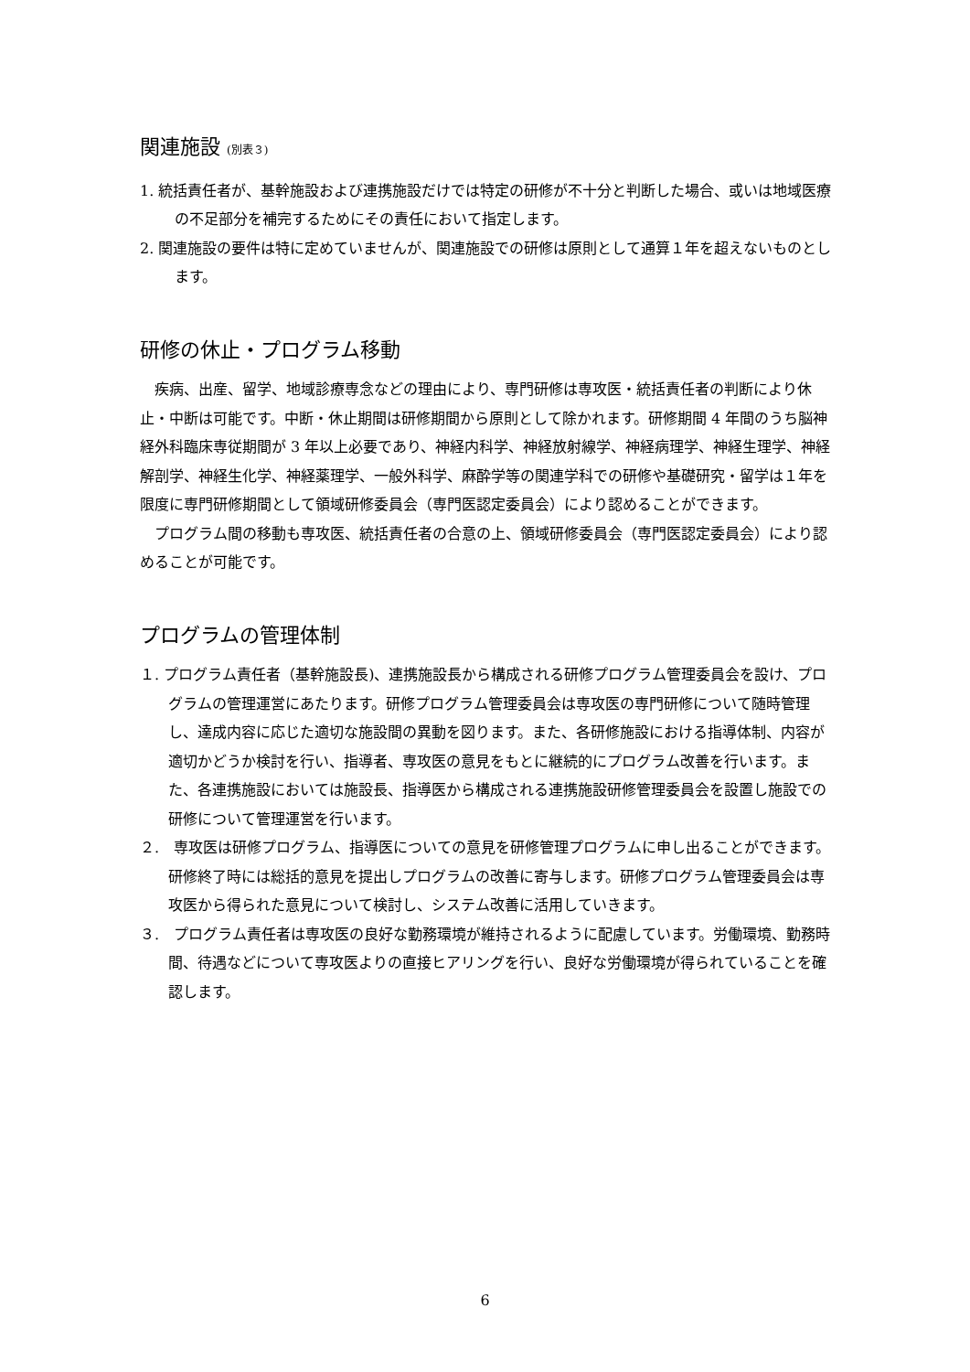関連施設 (別表３)
1. 統括責任者が、基幹施設および連携施設だけでは特定の研修が不十分と判断した場合、或いは地域医療の不足部分を補完するためにその責任において指定します。
2. 関連施設の要件は特に定めていませんが、関連施設での研修は原則として通算１年を超えないものとします。
研修の休止・プログラム移動
　疾病、出産、留学、地域診療専念などの理由により、専門研修は専攻医・統括責任者の判断により休止・中断は可能です。中断・休止期間は研修期間から原則として除かれます。研修期間 4 年間のうち脳神経外科臨床専従期間が 3 年以上必要であり、神経内科学、神経放射線学、神経病理学、神経生理学、神経解剖学、神経生化学、神経薬理学、一般外科学、麻酔学等の関連学科での研修や基礎研究・留学は１年を限度に専門研修期間として領域研修委員会（専門医認定委員会）により認めることができます。
　プログラム間の移動も専攻医、統括責任者の合意の上、領域研修委員会（専門医認定委員会）により認めることが可能です。
プログラムの管理体制
１. プログラム責任者（基幹施設長)、連携施設長から構成される研修プログラム管理委員会を設け、プログラムの管理運営にあたります。研修プログラム管理委員会は専攻医の専門研修について随時管理し、達成内容に応じた適切な施設間の異動を図ります。また、各研修施設における指導体制、内容が適切かどうか検討を行い、指導者、専攻医の意見をもとに継続的にプログラム改善を行います。また、各連携施設においては施設長、指導医から構成される連携施設研修管理委員会を設置し施設での研修について管理運営を行います。
２.　専攻医は研修プログラム、指導医についての意見を研修管理プログラムに申し出ることができます。研修終了時には総括的意見を提出しプログラムの改善に寄与します。研修プログラム管理委員会は専攻医から得られた意見について検討し、システム改善に活用していきます。
３.　プログラム責任者は専攻医の良好な勤務環境が維持されるように配慮しています。労働環境、勤務時間、待遇などについて専攻医よりの直接ヒアリングを行い、良好な労働環境が得られていることを確認します。
6